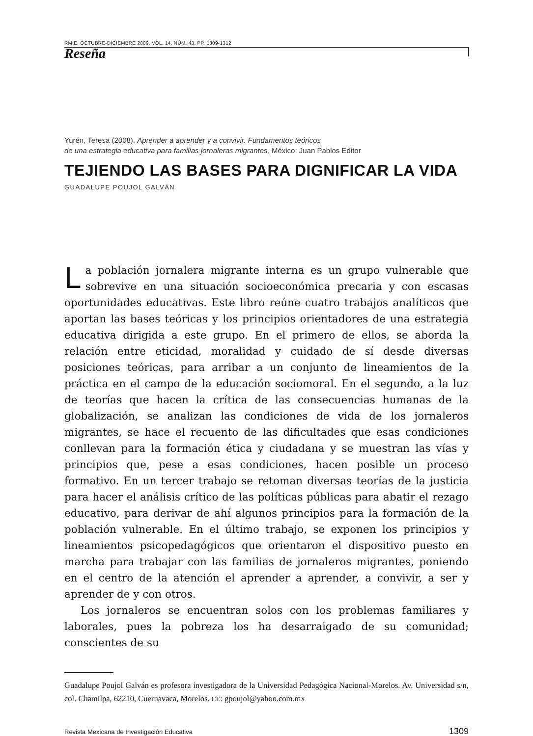RMIE, OCTUBRE-DICIEMBRE 2009, VOL. 14, NÚM. 43, PP. 1309-1312
Reseña
Yurén, Teresa (2008). Aprender a aprender y a convivir. Fundamentos teóricos
de una estrategia educativa para familias jornaleras migrantes, México: Juan Pablos Editor
TEJIENDO LAS BASES PARA DIGNIFICAR LA VIDA
GUADALUPE POUJOL GALVÁN
La población jornalera migrante interna es un grupo vulnerable que sobrevive en una situación socioeconómica precaria y con escasas oportunidades educativas. Este libro reúne cuatro trabajos analíticos que aportan las bases teóricas y los principios orientadores de una estrategia educativa dirigida a este grupo. En el primero de ellos, se aborda la relación entre eticidad, moralidad y cuidado de sí desde diversas posiciones teóricas, para arribar a un conjunto de lineamientos de la práctica en el campo de la educación sociomoral. En el segundo, a la luz de teorías que hacen la crítica de las consecuencias humanas de la globalización, se analizan las condiciones de vida de los jornaleros migrantes, se hace el recuento de las dificultades que esas condiciones conllevan para la formación ética y ciudadana y se muestran las vías y principios que, pese a esas condiciones, hacen posible un proceso formativo. En un tercer trabajo se retoman diversas teorías de la justicia para hacer el análisis crítico de las políticas públicas para abatir el rezago educativo, para derivar de ahí algunos principios para la formación de la población vulnerable. En el último trabajo, se exponen los principios y lineamientos psicopedagógicos que orientaron el dispositivo puesto en marcha para trabajar con las familias de jornaleros migrantes, poniendo en el centro de la atención el aprender a aprender, a convivir, a ser y aprender de y con otros.
Los jornaleros se encuentran solos con los problemas familiares y laborales, pues la pobreza los ha desarraigado de su comunidad; conscientes de su
Guadalupe Poujol Galván es profesora investigadora de la Universidad Pedagógica Nacional-Morelos. Av. Universidad s/n, col. Chamilpa, 62210, Cuernavaca, Morelos. CE: gpoujol@yahoo.com.mx
Revista Mexicana de Investigación Educativa 1309